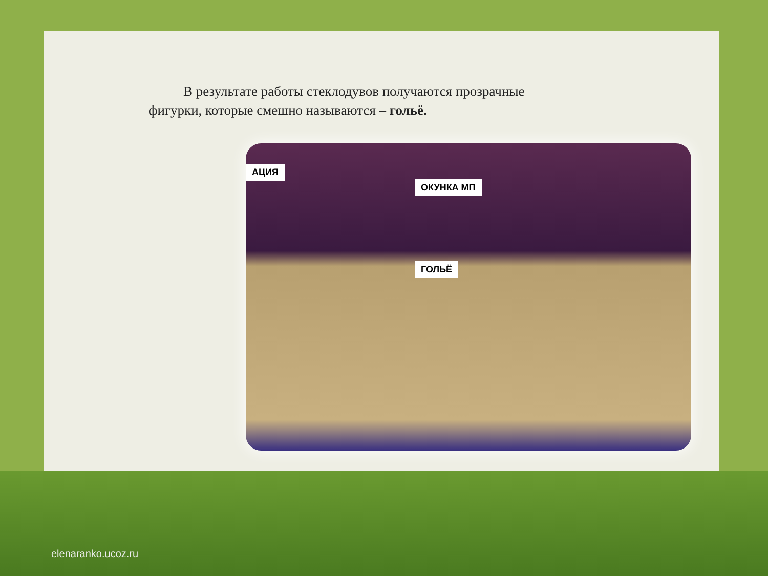В результате работы стеклодувов получаются прозрачные фигурки, которые смешно называются – гольё.
АЦИЯ
ОКУНКА МП
ГОЛЬЁ
elenaranko.ucoz.ru